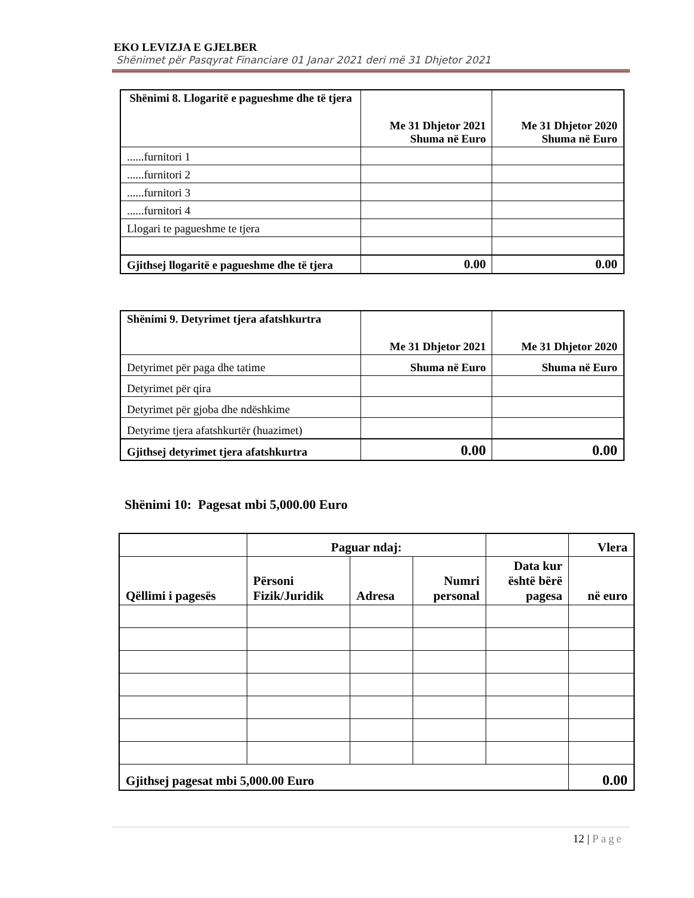EKO LEVIZJA E GJELBER
Shënimet për Pasqyrat Financiare 01 Janar 2021 deri më 31 Dhjetor 2021
| Shënimi 8. Llogaritë e pagueshme dhe të tjera | Me 31 Dhjetor 2021 Shuma në Euro | Me 31 Dhjetor 2020 Shuma në Euro |
| ......furnitori 1 | | |
| ......furnitori 2 | | |
| ......furnitori 3 | | |
| ......furnitori 4 | | |
| Llogari te pagueshme te tjera | | |
| Gjithsej llogaritë e pagueshme dhe të tjera | 0.00 | 0.00 |
| Shënimi 9. Detyrimet tjera afatshkurtra | Me 31 Dhjetor 2021 | Me 31 Dhjetor 2020 |
| Detyrimet për paga dhe tatime | Shuma në Euro | Shuma në Euro |
| Detyrimet për qira | | |
| Detyrimet për gjoba dhe ndëshkime | | |
| Detyrime tjera afatshkurtër (huazimet) | | |
| Gjithsej detyrimet tjera afatshkurtra | 0.00 | 0.00 |
Shënimi 10: Pagesat mbi 5,000.00 Euro
| | Paguar ndaj: | | | | Vlera |
| Qëllimi i pagesës | Përsoni Fizik/Juridik | Adresa | Numri personal | Data kur është bërë pagesa | në euro |
| Gjithsej pagesat mbi 5,000.00 Euro | | | | | 0.00 |
12 | Page